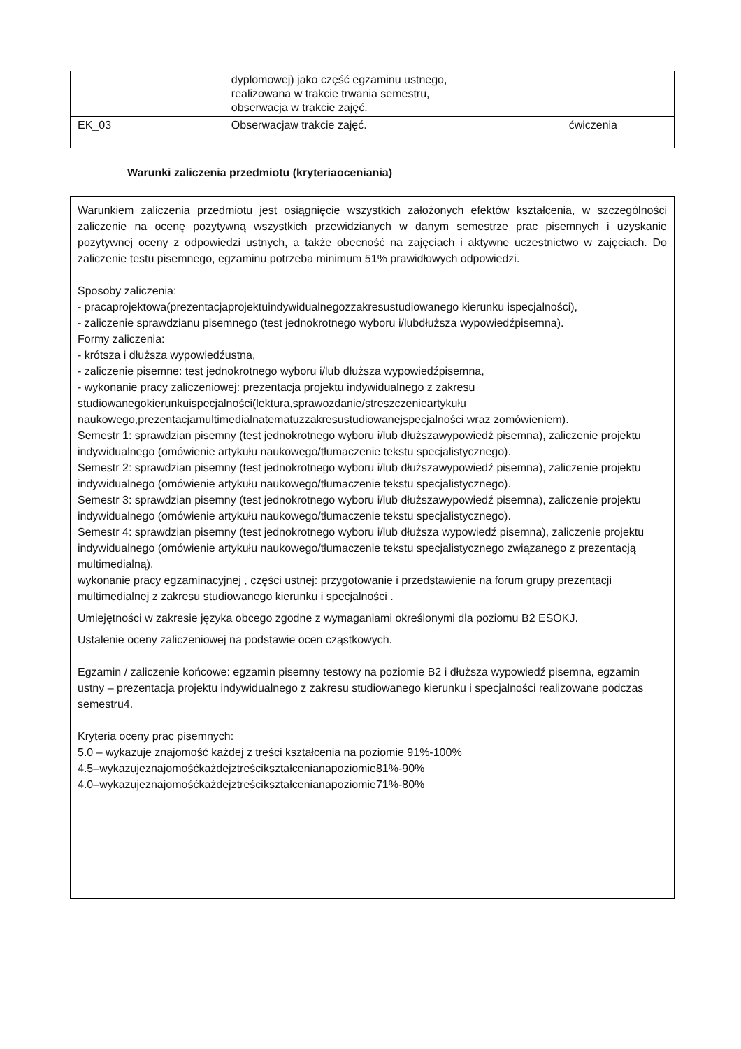| | dyplomowej) jako część egzaminu ustnego, realizowana w trakcie trwania semestru, obserwacja w trakcie zajęć. | |
| EK_03 | Obserwacjaw trakcie zajęć. | ćwiczenia |
Warunki zaliczenia przedmiotu (kryteriaoceniania)
Warunkiem zaliczenia przedmiotu jest osiągnięcie wszystkich założonych efektów kształcenia, w szczególności zaliczenie na ocenę pozytywną wszystkich przewidzianych w danym semestrze prac pisemnych i uzyskanie pozytywnej oceny z odpowiedzi ustnych, a także obecność na zajęciach i aktywne uczestnictwo w zajęciach. Do zaliczenie testu pisemnego, egzaminu potrzeba minimum 51% prawidłowych odpowiedzi.
Sposoby zaliczenia:
- pracaprojektowa(prezentacjaprojektuindywidualnegozzakresustudiowanego kierunku ispecjalności),
- zaliczenie sprawdzianu pisemnego (test jednokrotnego wyboru i/lubdłuższa wypowiedźpisemna).
Formy zaliczenia:
- krótsza i dłuższa wypowiedźustna,
- zaliczenie pisemne: test jednokrotnego wyboru i/lub dłuższa wypowiedźpisemna,
- wykonanie pracy zaliczeniowej: prezentacja projektu indywidualnego z zakresu studiowanegokierunkuispecjalności(lektura,sprawozdanie/streszczenieartykułu naukowego,prezentacjamultimedialnatematuzzakresustudiowanejspecjalności wraz zomówieniem).
Semestr 1: sprawdzian pisemny (test jednokrotnego wyboru i/lub dłuższawypowiedź pisemna), zaliczenie projektu indywidualnego (omówienie artykułu naukowego/tłumaczenie tekstu specjalistycznego).
Semestr 2: sprawdzian pisemny (test jednokrotnego wyboru i/lub dłuższawypowiedź pisemna), zaliczenie projektu indywidualnego (omówienie artykułu naukowego/tłumaczenie tekstu specjalistycznego).
Semestr 3: sprawdzian pisemny (test jednokrotnego wyboru i/lub dłuższawypowiedź pisemna), zaliczenie projektu indywidualnego (omówienie artykułu naukowego/tłumaczenie tekstu specjalistycznego).
Semestr 4: sprawdzian pisemny (test jednokrotnego wyboru i/lub dłuższa wypowiedź pisemna), zaliczenie projektu indywidualnego (omówienie artykułu naukowego/tłumaczenie tekstu specjalistycznego związanego z prezentacją multimedialną),
wykonanie pracy egzaminacyjnej , części ustnej: przygotowanie i przedstawienie na forum grupy prezentacji multimedialnej z zakresu studiowanego kierunku i specjalności .
Umiejętności w zakresie języka obcego zgodne z wymaganiami określonymi dla poziomu B2 ESOKJ.
Ustalenie oceny zaliczeniowej na podstawie ocen cząstkowych.
Egzamin / zaliczenie końcowe: egzamin pisemny testowy na poziomie B2 i dłuższa wypowiedź pisemna, egzamin ustny – prezentacja projektu indywidualnego z zakresu studiowanego kierunku i specjalności realizowane podczas semestru4.
Kryteria oceny prac pisemnych:
5.0 – wykazuje znajomość każdej z treści kształcenia na poziomie 91%-100%
4.5–wykazujeznajomośćkażdejztreścikształcenianapoziomie81%-90%
4.0–wykazujeznajomośćkażdejztreścikształcenianapoziomie71%-80%